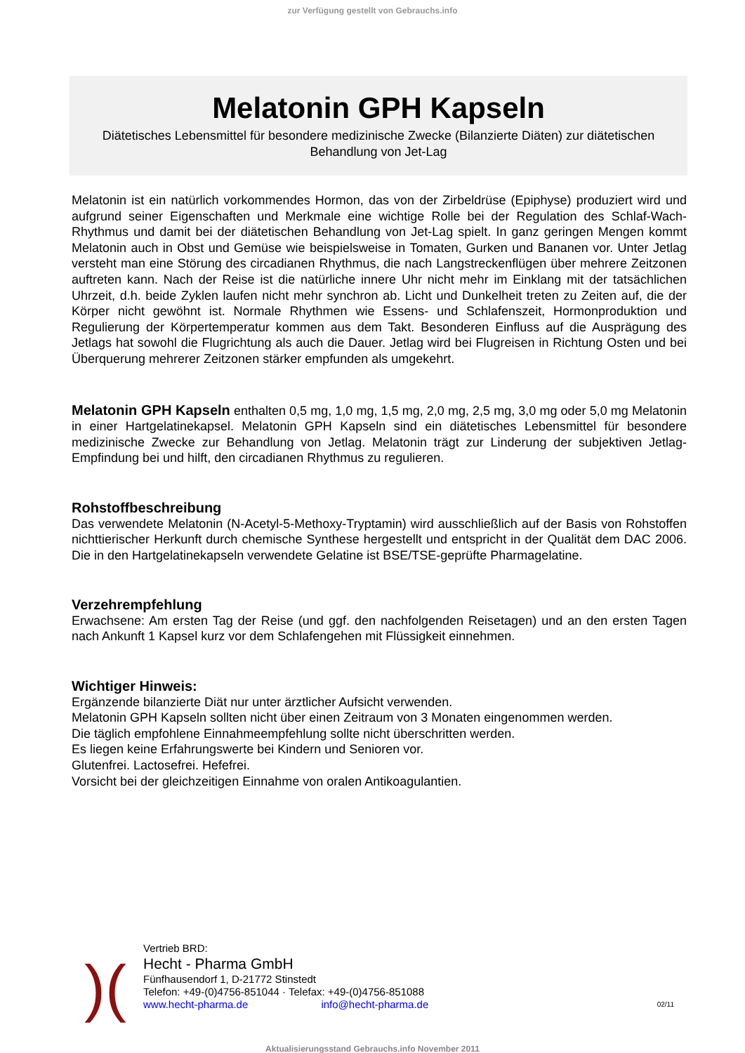zur Verfügung gestellt von Gebrauchs.info
Melatonin GPH Kapseln
Diätetisches Lebensmittel für besondere medizinische Zwecke (Bilanzierte Diäten) zur diätetischen Behandlung von Jet-Lag
Melatonin ist ein natürlich vorkommendes Hormon, das von der Zirbeldrüse (Epiphyse) produziert wird und aufgrund seiner Eigenschaften und Merkmale eine wichtige Rolle bei der Regulation des Schlaf-Wach-Rhythmus und damit bei der diätetischen Behandlung von Jet-Lag spielt. In ganz geringen Mengen kommt Melatonin auch in Obst und Gemüse wie beispielsweise in Tomaten, Gurken und Bananen vor. Unter Jetlag versteht man eine Störung des circadianen Rhythmus, die nach Langstreckenflügen über mehrere Zeitzonen auftreten kann. Nach der Reise ist die natürliche innere Uhr nicht mehr im Einklang mit der tatsächlichen Uhrzeit, d.h. beide Zyklen laufen nicht mehr synchron ab. Licht und Dunkelheit treten zu Zeiten auf, die der Körper nicht gewöhnt ist. Normale Rhythmen wie Essens- und Schlafenszeit, Hormonproduktion und Regulierung der Körpertemperatur kommen aus dem Takt. Besonderen Einfluss auf die Ausprägung des Jetlags hat sowohl die Flugrichtung als auch die Dauer. Jetlag wird bei Flugreisen in Richtung Osten und bei Überquerung mehrerer Zeitzonen stärker empfunden als umgekehrt.
Melatonin GPH Kapseln enthalten 0,5 mg, 1,0 mg, 1,5 mg, 2,0 mg, 2,5 mg, 3,0 mg oder 5,0 mg Melatonin in einer Hartgelatinekapsel. Melatonin GPH Kapseln sind ein diätetisches Lebensmittel für besondere medizinische Zwecke zur Behandlung von Jetlag. Melatonin trägt zur Linderung der subjektiven Jetlag-Empfindung bei und hilft, den circadianen Rhythmus zu regulieren.
Rohstoffbeschreibung
Das verwendete Melatonin (N-Acetyl-5-Methoxy-Tryptamin) wird ausschließlich auf der Basis von Rohstoffen nichttierischer Herkunft durch chemische Synthese hergestellt und entspricht in der Qualität dem DAC 2006. Die in den Hartgelatinekapseln verwendete Gelatine ist BSE/TSE-geprüfte Pharmagelatine.
Verzehrempfehlung
Erwachsene: Am ersten Tag der Reise (und ggf. den nachfolgenden Reisetagen) und an den ersten Tagen nach Ankunft 1 Kapsel kurz vor dem Schlafengehen mit Flüssigkeit einnehmen.
Wichtiger Hinweis:
Ergänzende bilanzierte Diät nur unter ärztlicher Aufsicht verwenden.
Melatonin GPH Kapseln sollten nicht über einen Zeitraum von 3 Monaten eingenommen werden.
Die täglich empfohlene Einnahmeempfehlung sollte nicht überschritten werden.
Es liegen keine Erfahrungswerte bei Kindern und Senioren vor.
Glutenfrei. Lactosefrei. Hefefrei.
Vorsicht bei der gleichzeitigen Einnahme von oralen Antikoagulantien.
)(
Vertrieb BRD:
Hecht - Pharma GmbH
Fünfhausendorf 1, D-21772 Stinstedt
Telefon: +49-(0)4756-851044 · Telefax: +49-(0)4756-851088
www.hecht-pharma.de info@hecht-pharma.de 02/11
Aktualisierungsstand Gebrauchs.info November 2011